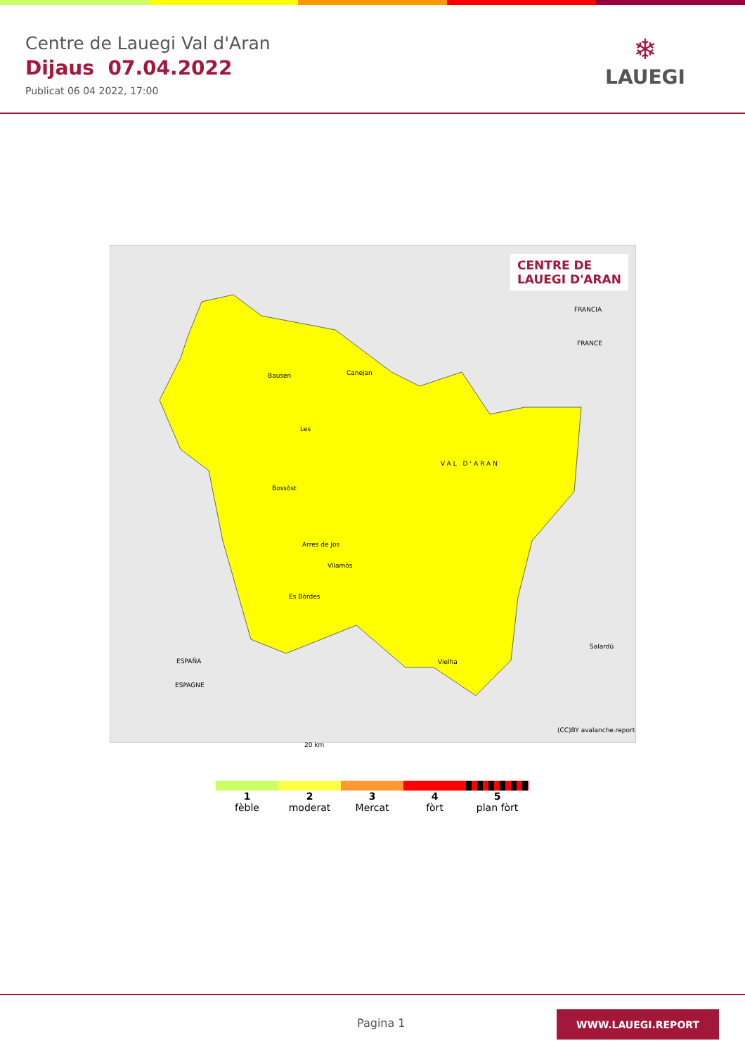Centre de Lauegi Val d'Aran
Dijaus 07.04.2022
Publicat 06 04 2022, 17:00
❄
LAUEGI
CENTRE DE
LAUEGI D'ARAN
Bausen Canejan
Les
Bossòst
VAL D'ARAN
Arres de Jos
Vilamòs
Es Bòrdes
Salardú
Vielha
FRANCIA
FRANCE
ESPAÑA
ESPAGNE
20 km
(CC)BY avalanche.report
1
fèble
2
moderat
3
Mercat
4
fòrt
5
plan fòrt
Pagina 1
WWW.LAUEGI.REPORT